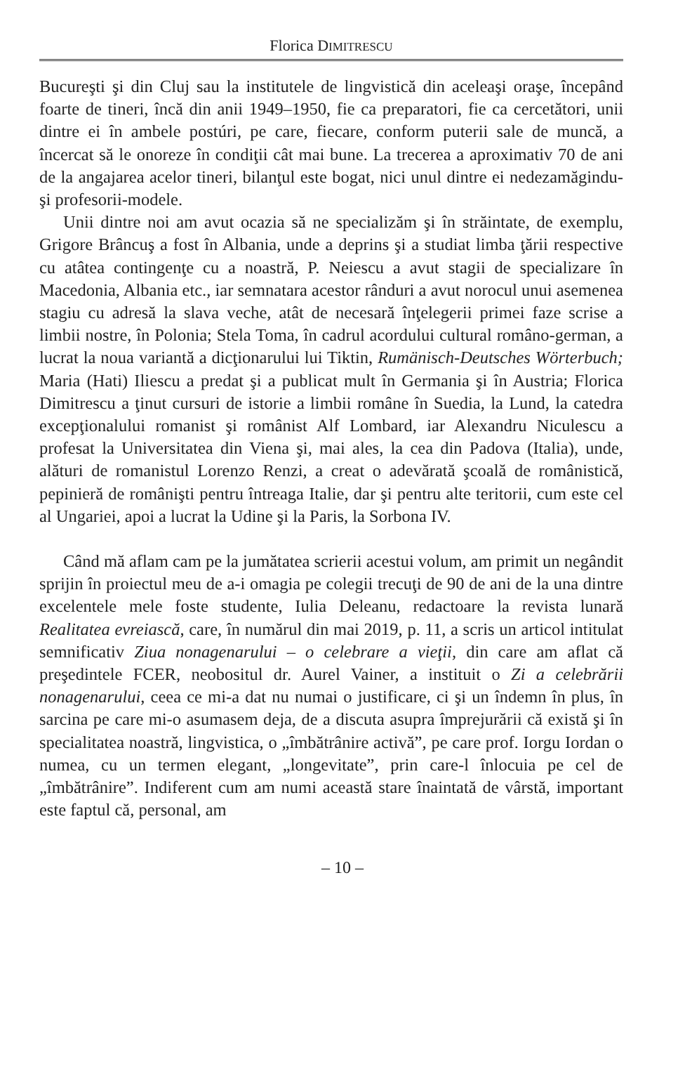Florica DIMITRESCU
Bucureşti şi din Cluj sau la institutele de lingvistică din aceleaşi oraşe, începând foarte de tineri, încă din anii 1949–1950, fie ca preparatori, fie ca cercetători, unii dintre ei în ambele postúri, pe care, fiecare, conform puterii sale de muncă, a încercat să le onoreze în condiţii cât mai bune. La trecerea a aproximativ 70 de ani de la angajarea acelor tineri, bilanţul este bogat, nici unul dintre ei nedezamăgindu-şi profesorii-modele.
Unii dintre noi am avut ocazia să ne specializăm şi în străintate, de exemplu, Grigore Brâncuş a fost în Albania, unde a deprins şi a studiat limba ţării respective cu atâtea contingenţe cu a noastră, P. Neiescu a avut stagii de specializare în Macedonia, Albania etc., iar semnatara acestor rânduri a avut norocul unui asemenea stagiu cu adresă la slava veche, atât de necesară înţelegerii primei faze scrise a limbii nostre, în Polonia; Stela Toma, în cadrul acordului cultural româno-german, a lucrat la noua variantă a dicţionarului lui Tiktin, Rumänisch-Deutsches Wörterbuch; Maria (Hati) Iliescu a predat şi a publicat mult în Germania şi în Austria; Florica Dimitrescu a ţinut cursuri de istorie a limbii române în Suedia, la Lund, la catedra excepţionalului romanist şi românist Alf Lombard, iar Alexandru Niculescu a profesat la Universitatea din Viena şi, mai ales, la cea din Padova (Italia), unde, alături de romanistul Lorenzo Renzi, a creat o adevărată şcoală de românistică, pepinieră de românişti pentru întreaga Italie, dar şi pentru alte teritorii, cum este cel al Ungariei, apoi a lucrat la Udine şi la Paris, la Sorbona IV.
Când mă aflam cam pe la jumătatea scrierii acestui volum, am primit un negândit sprijin în proiectul meu de a-i omagia pe colegii trecuţi de 90 de ani de la una dintre excelentele mele foste studente, Iulia Deleanu, redactoare la revista lunară Realitatea evreiască, care, în numărul din mai 2019, p. 11, a scris un articol intitulat semnificativ Ziua nonagenarului – o celebrare a vieţii, din care am aflat că preşedintele FCER, neobositul dr. Aurel Vainer, a instituit o Zi a celebrării nonagenarului, ceea ce mi-a dat nu numai o justificare, ci şi un îndemn în plus, în sarcina pe care mi-o asumasem deja, de a discuta asupra împrejurării că există şi în specialitatea noastră, lingvistica, o „îmbătrânire activă”, pe care prof. Iorgu Iordan o numea, cu un termen elegant, „longevitate”, prin care-l înlocuia pe cel de „îmbătrânire”. Indiferent cum am numi această stare înaintată de vârstă, important este faptul că, personal, am
– 10 –